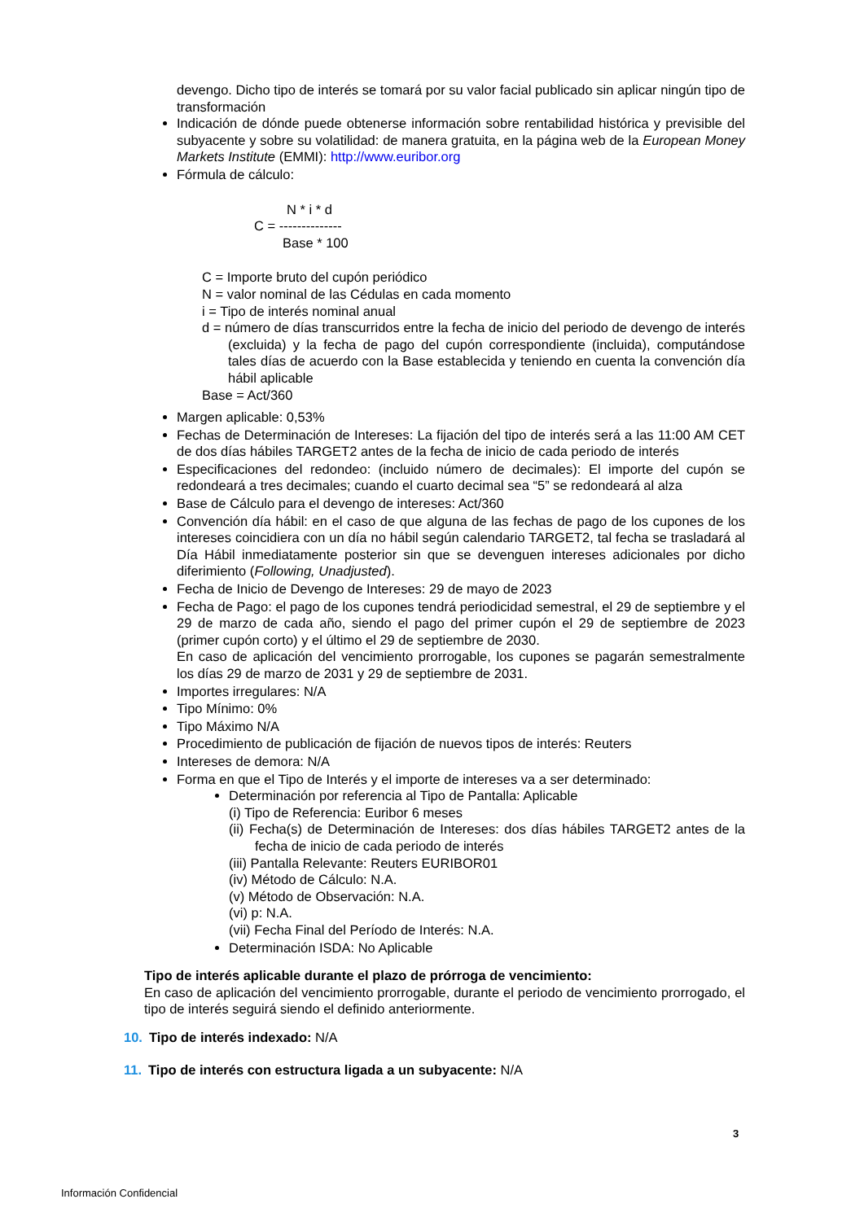devengo. Dicho tipo de interés se tomará por su valor facial publicado sin aplicar ningún tipo de transformación
Indicación de dónde puede obtenerse información sobre rentabilidad histórica y previsible del subyacente y sobre su volatilidad: de manera gratuita, en la página web de la European Money Markets Institute (EMMI): http://www.euribor.org
Fórmula de cálculo:
N * i * d
C = --------------
Base * 100
C = Importe bruto del cupón periódico
N = valor nominal de las Cédulas en cada momento
i = Tipo de interés nominal anual
d = número de días transcurridos entre la fecha de inicio del periodo de devengo de interés (excluida) y la fecha de pago del cupón correspondiente (incluida), computándose tales días de acuerdo con la Base establecida y teniendo en cuenta la convención día hábil aplicable
Base = Act/360
Margen aplicable: 0,53%
Fechas de Determinación de Intereses: La fijación del tipo de interés será a las 11:00 AM CET de dos días hábiles TARGET2 antes de la fecha de inicio de cada periodo de interés
Especificaciones del redondeo: (incluido número de decimales): El importe del cupón se redondeará a tres decimales; cuando el cuarto decimal sea “5” se redondeará al alza
Base de Cálculo para el devengo de intereses: Act/360
Convención día hábil: en el caso de que alguna de las fechas de pago de los cupones de los intereses coincidiera con un día no hábil según calendario TARGET2, tal fecha se trasladará al Día Hábil inmediatamente posterior sin que se devenguen intereses adicionales por dicho diferimiento (Following, Unadjusted).
Fecha de Inicio de Devengo de Intereses: 29 de mayo de 2023
Fecha de Pago: el pago de los cupones tendrá periodicidad semestral, el 29 de septiembre y el 29 de marzo de cada año, siendo el pago del primer cupón el 29 de septiembre de 2023 (primer cupón corto) y el último el 29 de septiembre de 2030.
En caso de aplicación del vencimiento prorrogable, los cupones se pagarán semestralmente los días 29 de marzo de 2031 y 29 de septiembre de 2031.
Importes irregulares: N/A
Tipo Mínimo: 0%
Tipo Máximo N/A
Procedimiento de publicación de fijación de nuevos tipos de interés: Reuters
Intereses de demora: N/A
Forma en que el Tipo de Interés y el importe de intereses va a ser determinado:
Determinación por referencia al Tipo de Pantalla: Aplicable
(i) Tipo de Referencia: Euribor 6 meses
(ii) Fecha(s) de Determinación de Intereses: dos días hábiles TARGET2 antes de la fecha de inicio de cada periodo de interés
(iii) Pantalla Relevante: Reuters EURIBOR01
(iv) Método de Cálculo: N.A.
(v) Método de Observación: N.A.
(vi) p: N.A.
(vii) Fecha Final del Período de Interés: N.A.
Determinación ISDA: No Aplicable
Tipo de interés aplicable durante el plazo de prórroga de vencimiento:
En caso de aplicación del vencimiento prorrogable, durante el periodo de vencimiento prorrogado, el tipo de interés seguirá siendo el definido anteriormente.
10. Tipo de interés indexado: N/A
11. Tipo de interés con estructura ligada a un subyacente: N/A
3
Información Confidencial